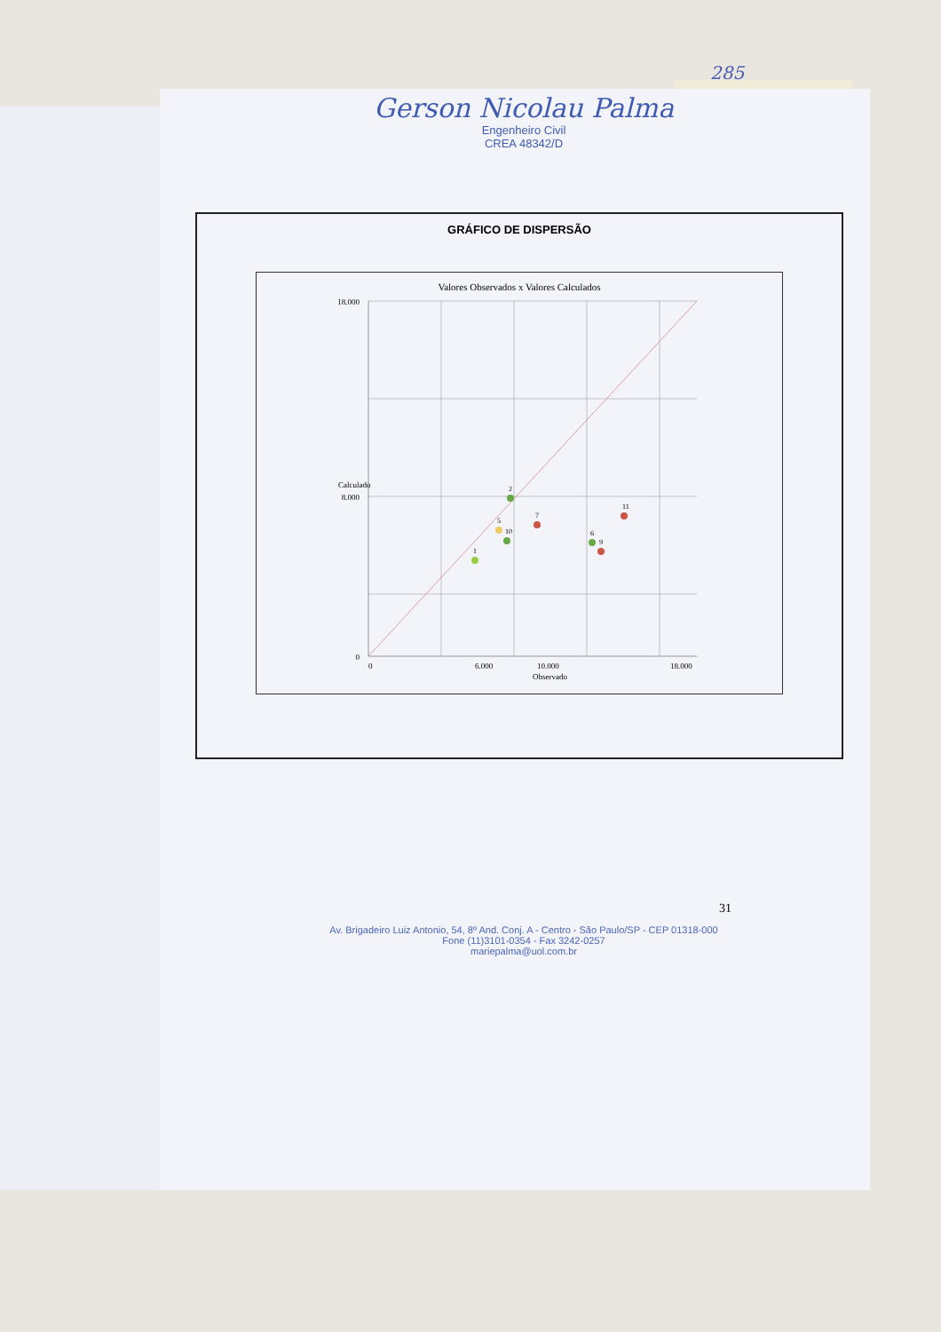285
Gerson Nicolau Palma
Engenheiro Civil
CREA 48342/D
GRÁFICO DE DISPERSÃO
Valores Observados x Valores Calculados
18.000
8.000
0
0
6.000
10.000
18.000
Observado
Calculado
1
2
5
10
7
6
9
11
31
Av. Brigadeiro Luiz Antonio, 54, 8º And. Conj. A - Centro - São Paulo/SP - CEP 01318-000
Fone (11)3101-0354 - Fax 3242-0257
mariepalma@uol.com.br